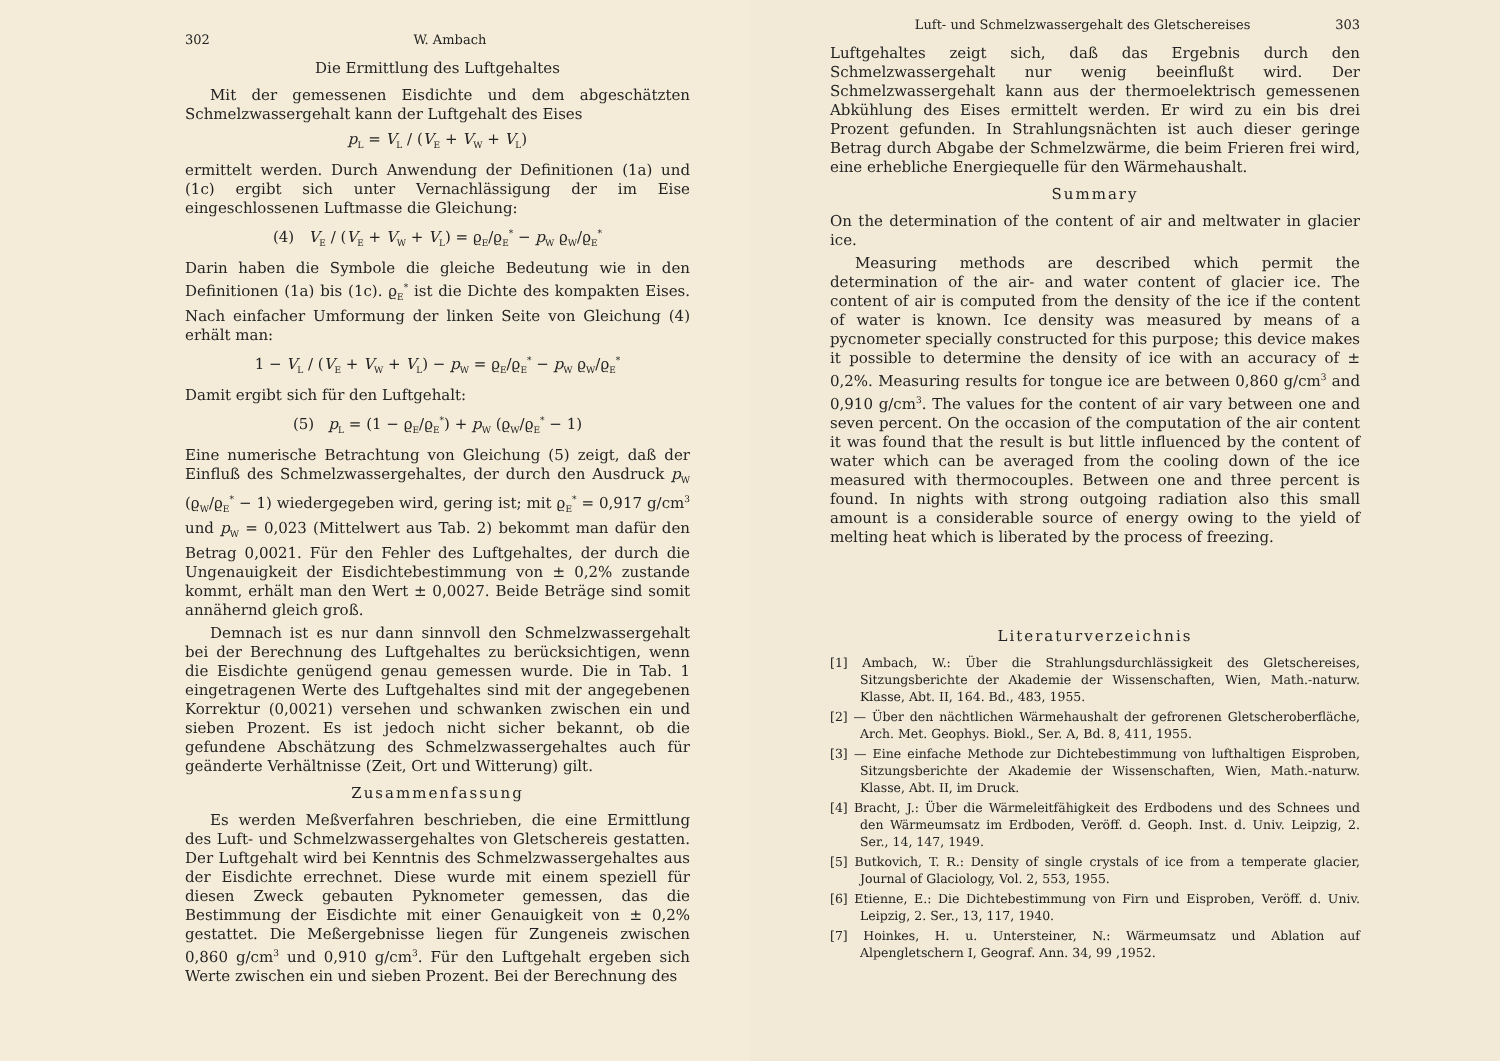302 W. Ambach
Die Ermittlung des Luftgehaltes
Mit der gemessenen Eisdichte und dem abgeschätzten Schmelzwassergehalt kann der Luftgehalt des Eises
p<sub>L</sub> = V<sub>L</sub> / (V<sub>E</sub> + V<sub>W</sub> + V<sub>L</sub>)
ermittelt werden. Durch Anwendung der Definitionen (1a) und (1c) ergibt sich unter Vernachlässigung der im Eise eingeschlossenen Luftmasse die Gleichung:
(4) V<sub>E</sub> / (V<sub>E</sub> + V<sub>W</sub> + V<sub>L</sub>) = ϱ<sub>E</sub>/ϱ<sub>E</sub><sup>*</sup> − p<sub>W</sub> ϱ<sub>W</sub>/ϱ<sub>E</sub><sup>*</sup>
Darin haben die Symbole die gleiche Bedeutung wie in den Definitionen (1a) bis (1c). ϱ<sub>E</sub><sup>*</sup> ist die Dichte des kompakten Eises. Nach einfacher Umformung der linken Seite von Gleichung (4) erhält man:
1 − V<sub>L</sub> / (V<sub>E</sub> + V<sub>W</sub> + V<sub>L</sub>) − p<sub>W</sub> = ϱ<sub>E</sub>/ϱ<sub>E</sub><sup>*</sup> − p<sub>W</sub> ϱ<sub>W</sub>/ϱ<sub>E</sub><sup>*</sup>
Damit ergibt sich für den Luftgehalt:
(5) p<sub>L</sub> = (1 − ϱ<sub>E</sub>/ϱ<sub>E</sub><sup>*</sup>) + p<sub>W</sub> (ϱ<sub>W</sub>/ϱ<sub>E</sub><sup>*</sup> − 1)
Eine numerische Betrachtung von Gleichung (5) zeigt, daß der Einfluß des Schmelzwassergehaltes, der durch den Ausdruck p<sub>W</sub> (ϱ<sub>W</sub>/ϱ<sub>E</sub><sup>*</sup> − 1) wiedergegeben wird, gering ist; mit ϱ<sub>E</sub><sup>*</sup> = 0,917 g/cm<sup>3</sup> und p<sub>W</sub> = 0,023 (Mittelwert aus Tab. 2) bekommt man dafür den Betrag 0,0021. Für den Fehler des Luftgehaltes, der durch die Ungenauigkeit der Eisdichtebestimmung von ± 0,2% zustande kommt, erhält man den Wert ± 0,0027. Beide Beträge sind somit annähernd gleich groß.
Demnach ist es nur dann sinnvoll den Schmelzwassergehalt bei der Berechnung des Luftgehaltes zu berücksichtigen, wenn die Eisdichte genügend genau gemessen wurde. Die in Tab. 1 eingetragenen Werte des Luftgehaltes sind mit der angegebenen Korrektur (0,0021) versehen und schwanken zwischen ein und sieben Prozent. Es ist jedoch nicht sicher bekannt, ob die gefundene Abschätzung des Schmelzwassergehaltes auch für geänderte Verhältnisse (Zeit, Ort und Witterung) gilt.
Zusammenfassung
Es werden Meßverfahren beschrieben, die eine Ermittlung des Luft- und Schmelzwassergehaltes von Gletschereis gestatten. Der Luftgehalt wird bei Kenntnis des Schmelzwassergehaltes aus der Eisdichte errechnet. Diese wurde mit einem speziell für diesen Zweck gebauten Pyknometer gemessen, das die Bestimmung der Eisdichte mit einer Genauigkeit von ± 0,2% gestattet. Die Meßergebnisse liegen für Zungeneis zwischen 0,860 g/cm<sup>3</sup> und 0,910 g/cm<sup>3</sup>. Für den Luftgehalt ergeben sich Werte zwischen ein und sieben Prozent. Bei der Berechnung des
Luft- und Schmelzwassergehalt des Gletschereises 303
Luftgehaltes zeigt sich, daß das Ergebnis durch den Schmelzwassergehalt nur wenig beeinflußt wird. Der Schmelzwassergehalt kann aus der thermoelektrisch gemessenen Abkühlung des Eises ermittelt werden. Er wird zu ein bis drei Prozent gefunden. In Strahlungsnächten ist auch dieser geringe Betrag durch Abgabe der Schmelzwärme, die beim Frieren frei wird, eine erhebliche Energiequelle für den Wärmehaushalt.
Summary
On the determination of the content of air and meltwater in glacier ice.
Measuring methods are described which permit the determination of the air- and water content of glacier ice. The content of air is computed from the density of the ice if the content of water is known. Ice density was measured by means of a pycnometer specially constructed for this purpose; this device makes it possible to determine the density of ice with an accuracy of ± 0,2%. Measuring results for tongue ice are between 0,860 g/cm<sup>3</sup> and 0,910 g/cm<sup>3</sup>. The values for the content of air vary between one and seven percent. On the occasion of the computation of the air content it was found that the result is but little influenced by the content of water which can be averaged from the cooling down of the ice measured with thermocouples. Between one and three percent is found. In nights with strong outgoing radiation also this small amount is a considerable source of energy owing to the yield of melting heat which is liberated by the process of freezing.
Literaturverzeichnis
[1] Ambach, W.: Über die Strahlungsdurchlässigkeit des Gletschereises, Sitzungsberichte der Akademie der Wissenschaften, Wien, Math.-naturw. Klasse, Abt. II, 164. Bd., 483, 1955.
[2] — Über den nächtlichen Wärmehaushalt der gefrorenen Gletscheroberfläche, Arch. Met. Geophys. Biokl., Ser. A, Bd. 8, 411, 1955.
[3] — Eine einfache Methode zur Dichtebestimmung von lufthaltigen Eisproben, Sitzungsberichte der Akademie der Wissenschaften, Wien, Math.-naturw. Klasse, Abt. II, im Druck.
[4] Bracht, J.: Über die Wärmeleitfähigkeit des Erdbodens und des Schnees und den Wärmeumsatz im Erdboden, Veröff. d. Geoph. Inst. d. Univ. Leipzig, 2. Ser., 14, 147, 1949.
[5] Butkovich, T. R.: Density of single crystals of ice from a temperate glacier, Journal of Glaciology, Vol. 2, 553, 1955.
[6] Etienne, E.: Die Dichtebestimmung von Firn und Eisproben, Veröff. d. Univ. Leipzig, 2. Ser., 13, 117, 1940.
[7] Hoinkes, H. u. Untersteiner, N.: Wärmeumsatz und Ablation auf Alpengletschern I, Geograf. Ann. 34, 99 ,1952.